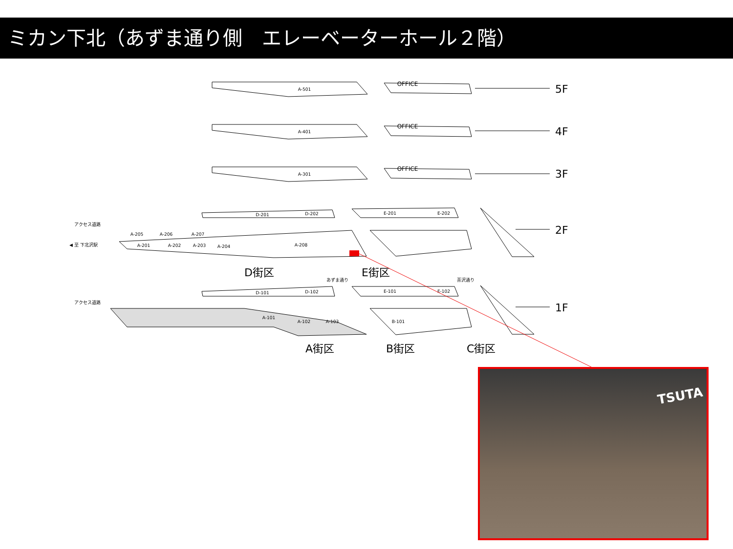ミカン下北（あずま通り側　エレーベーターホール２階）
A-501
OFFICE
A-401
OFFICE
A-301
OFFICE
D-201
D-202
E-201
E-202
A-205
A-206
A-207
A-201
A-202
A-203
A-204
A-208
D-101
D-102
E-101
E-102
A-101
A-102
A-103
B-101
アクセス道路
◀ 至 下北沢駅
アクセス道路
あずま通り
茶沢通り
5F
4F
3F
2F
1F
D街区
E街区
A街区
B街区
C街区
TSUTA